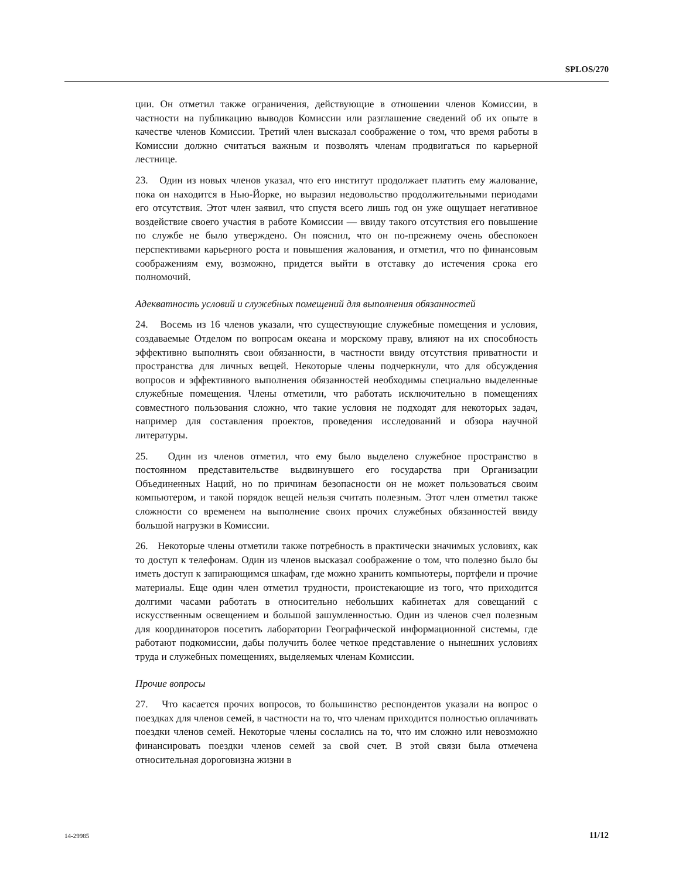SPLOS/270
ции. Он отметил также ограничения, действующие в отношении членов Комиссии, в частности на публикацию выводов Комиссии или разглашение сведений об их опыте в качестве членов Комиссии. Третий член высказал соображение о том, что время работы в Комиссии должно считаться важным и позволять членам продвигаться по карьерной лестнице.
23. Один из новых членов указал, что его институт продолжает платить ему жалование, пока он находится в Нью-Йорке, но выразил недовольство продолжительными периодами его отсутствия. Этот член заявил, что спустя всего лишь год он уже ощущает негативное воздействие своего участия в работе Комиссии — ввиду такого отсутствия его повышение по службе не было утверждено. Он пояснил, что он по-прежнему очень обеспокоен перспективами карьерного роста и повышения жалования, и отметил, что по финансовым соображениям ему, возможно, придется выйти в отставку до истечения срока его полномочий.
Адекватность условий и служебных помещений для выполнения обязанностей
24. Восемь из 16 членов указали, что существующие служебные помещения и условия, создаваемые Отделом по вопросам океана и морскому праву, влияют на их способность эффективно выполнять свои обязанности, в частности ввиду отсутствия приватности и пространства для личных вещей. Некоторые члены подчеркнули, что для обсуждения вопросов и эффективного выполнения обязанностей необходимы специально выделенные служебные помещения. Члены отметили, что работать исключительно в помещениях совместного пользования сложно, что такие условия не подходят для некоторых задач, например для составления проектов, проведения исследований и обзора научной литературы.
25. Один из членов отметил, что ему было выделено служебное пространство в постоянном представительстве выдвинувшего его государства при Организации Объединенных Наций, но по причинам безопасности он не может пользоваться своим компьютером, и такой порядок вещей нельзя считать полезным. Этот член отметил также сложности со временем на выполнение своих прочих служебных обязанностей ввиду большой нагрузки в Комиссии.
26. Некоторые члены отметили также потребность в практически значимых условиях, как то доступ к телефонам. Один из членов высказал соображение о том, что полезно было бы иметь доступ к запирающимся шкафам, где можно хранить компьютеры, портфели и прочие материалы. Еще один член отметил трудности, проистекающие из того, что приходится долгими часами работать в относительно небольших кабинетах для совещаний с искусственным освещением и большой зашумленностью. Один из членов счел полезным для координаторов посетить лаборатории Географической информационной системы, где работают подкомиссии, дабы получить более четкое представление о нынешних условиях труда и служебных помещениях, выделяемых членам Комиссии.
Прочие вопросы
27. Что касается прочих вопросов, то большинство респондентов указали на вопрос о поездках для членов семей, в частности на то, что членам приходится полностью оплачивать поездки членов семей. Некоторые члены сослались на то, что им сложно или невозможно финансировать поездки членов семей за свой счет. В этой связи была отмечена относительная дороговизна жизни в
14-29985 11/12